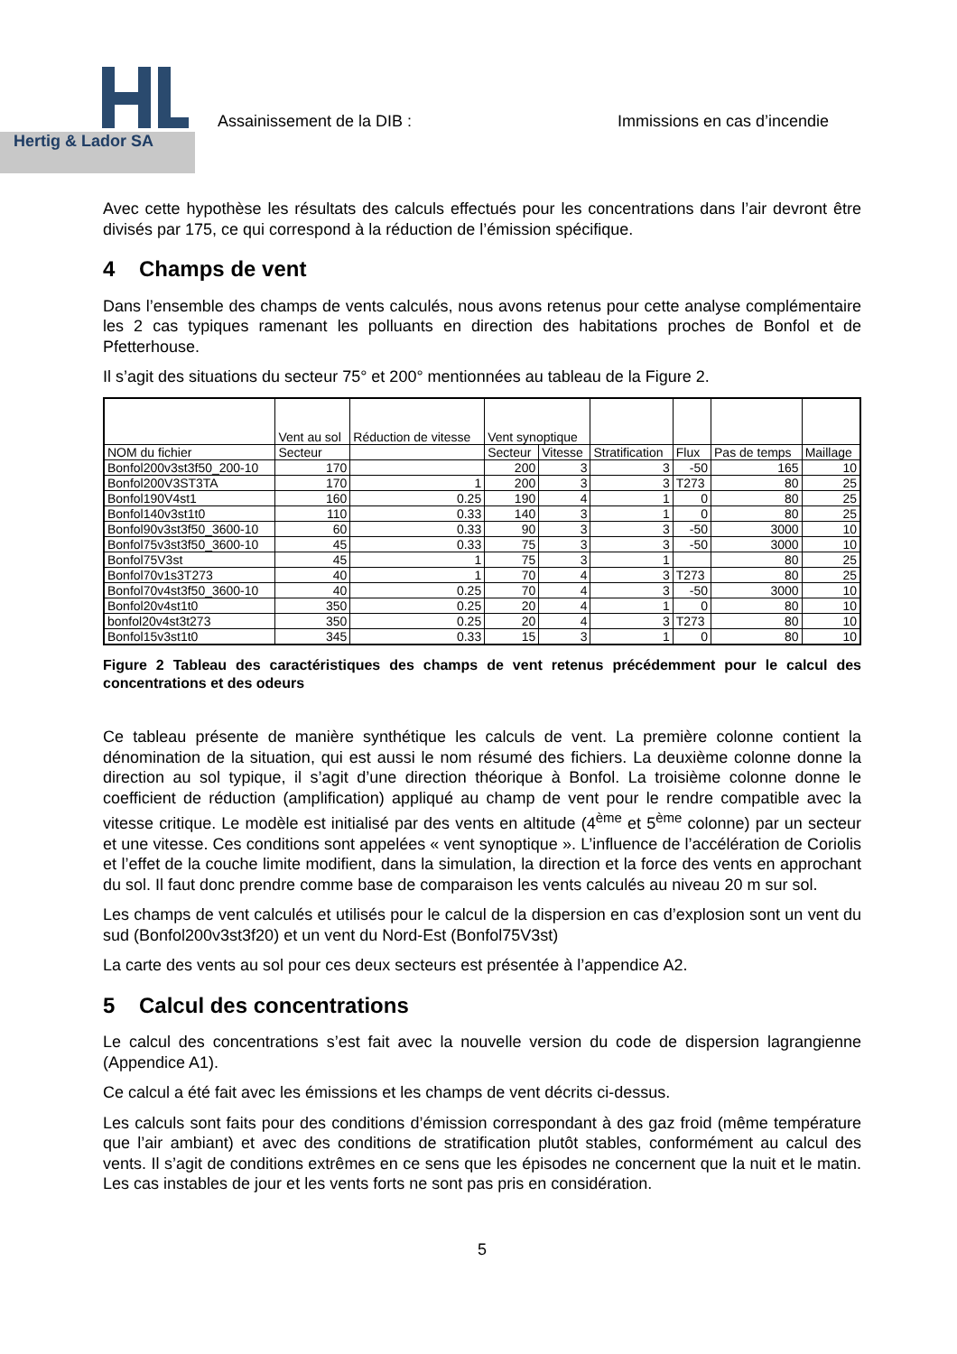Hertig & Lador SA
Assainissement de la DIB : Immissions en cas d’incendie
Avec cette hypothèse les résultats des calculs effectués pour les concentrations dans l’air devront être divisés par 175, ce qui correspond à la réduction de l’émission spécifique.
4 Champs de vent
Dans l’ensemble des champs de vents calculés, nous avons retenus pour cette analyse complémentaire les 2 cas typiques ramenant les polluants en direction des habitations proches de Bonfol et de Pfetterhouse.
Il s’agit des situations du secteur 75° et 200° mentionnées au tableau de la Figure 2.
| | Vent au sol | Réduction de vitesse | Vent synoptique | | | | | |
| NOM du fichier | Secteur | | Secteur | Vitesse | Stratification | Flux | Pas de temps | Maillage |
| Bonfol200v3st3f50_200-10 | 170 | | 200 | 3 | 3 | -50 | 165 | 10 |
| Bonfol200V3ST3TA | 170 | 1 | 200 | 3 | 3 | T273 | 80 | 25 |
| Bonfol190V4st1 | 160 | 0.25 | 190 | 4 | 1 | 0 | 80 | 25 |
| Bonfol140v3st1t0 | 110 | 0.33 | 140 | 3 | 1 | 0 | 80 | 25 |
| Bonfol90v3st3f50_3600-10 | 60 | 0.33 | 90 | 3 | 3 | -50 | 3000 | 10 |
| Bonfol75v3st3f50_3600-10 | 45 | 0.33 | 75 | 3 | 3 | -50 | 3000 | 10 |
| Bonfol75V3st | 45 | 1 | 75 | 3 | 1 | | 80 | 25 |
| Bonfol70v1s3T273 | 40 | 1 | 70 | 4 | 3 | T273 | 80 | 25 |
| Bonfol70v4st3f50_3600-10 | 40 | 0.25 | 70 | 4 | 3 | -50 | 3000 | 10 |
| Bonfol20v4st1t0 | 350 | 0.25 | 20 | 4 | 1 | 0 | 80 | 10 |
| bonfol20v4st3t273 | 350 | 0.25 | 20 | 4 | 3 | T273 | 80 | 10 |
| Bonfol15v3st1t0 | 345 | 0.33 | 15 | 3 | 1 | 0 | 80 | 10 |
Figure 2 Tableau des caractéristiques des champs de vent retenus précédemment pour le calcul des concentrations et des odeurs
Ce tableau présente de manière synthétique les calculs de vent. La première colonne contient la dénomination de la situation, qui est aussi le nom résumé des fichiers. La deuxième colonne donne la direction au sol typique, il s’agit d’une direction théorique à Bonfol. La troisième colonne donne le coefficient de réduction (amplification) appliqué au champ de vent pour le rendre compatible avec la vitesse critique. Le modèle est initialisé par des vents en altitude (4<sup>ème</sup> et 5<sup>ème</sup> colonne) par un secteur et une vitesse. Ces conditions sont appelées « vent synoptique ». L’influence de l’accélération de Coriolis et l’effet de la couche limite modifient, dans la simulation, la direction et la force des vents en approchant du sol. Il faut donc prendre comme base de comparaison les vents calculés au niveau 20 m sur sol.
Les champs de vent calculés et utilisés pour le calcul de la dispersion en cas d’explosion sont un vent du sud (Bonfol200v3st3f20) et un vent du Nord-Est (Bonfol75V3st)
La carte des vents au sol pour ces deux secteurs est présentée à l’appendice A2.
5 Calcul des concentrations
Le calcul des concentrations s’est fait avec la nouvelle version du code de dispersion lagrangienne (Appendice A1).
Ce calcul a été fait avec les émissions et les champs de vent décrits ci-dessus.
Les calculs sont faits pour des conditions d’émission correspondant à des gaz froid (même température que l’air ambiant) et avec des conditions de stratification plutôt stables, conformément au calcul des vents. Il s’agit de conditions extrêmes en ce sens que les épisodes ne concernent que la nuit et le matin. Les cas instables de jour et les vents forts ne sont pas pris en considération.
5